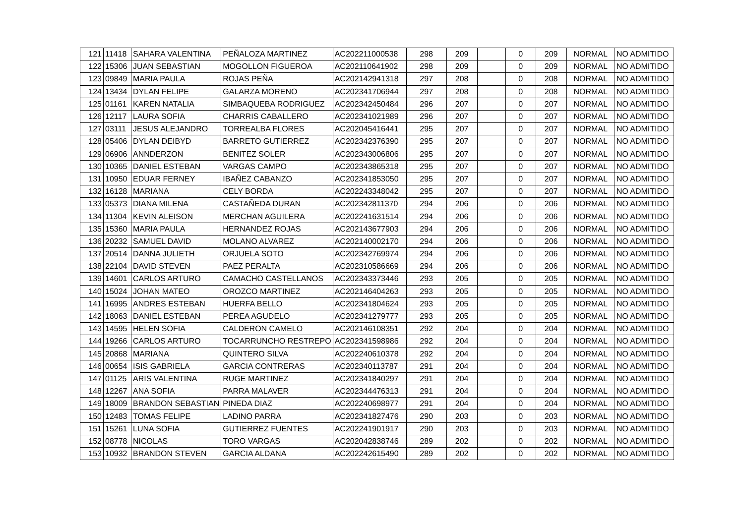| 121 | 11418 | SAHARA VALENTINA | PEÑALOZA MARTINEZ | AC202211000538 | 298 | 209 | | 0 | 209 | NORMAL | NO ADMITIDO |
| 122 | 15306 | JUAN SEBASTIAN | MOGOLLON FIGUEROA | AC202110641902 | 298 | 209 | | 0 | 209 | NORMAL | NO ADMITIDO |
| 123 | 09849 | MARIA PAULA | ROJAS PEÑA | AC202142941318 | 297 | 208 | | 0 | 208 | NORMAL | NO ADMITIDO |
| 124 | 13434 | DYLAN FELIPE | GALARZA MORENO | AC202341706944 | 297 | 208 | | 0 | 208 | NORMAL | NO ADMITIDO |
| 125 | 01161 | KAREN NATALIA | SIMBAQUEBA RODRIGUEZ | AC202342450484 | 296 | 207 | | 0 | 207 | NORMAL | NO ADMITIDO |
| 126 | 12117 | LAURA SOFIA | CHARRIS CABALLERO | AC202341021989 | 296 | 207 | | 0 | 207 | NORMAL | NO ADMITIDO |
| 127 | 03111 | JESUS ALEJANDRO | TORREALBA FLORES | AC202045416441 | 295 | 207 | | 0 | 207 | NORMAL | NO ADMITIDO |
| 128 | 05406 | DYLAN DEIBYD | BARRETO GUTIERREZ | AC202342376390 | 295 | 207 | | 0 | 207 | NORMAL | NO ADMITIDO |
| 129 | 06906 | ANNDERZON | BENITEZ SOLER | AC202343006806 | 295 | 207 | | 0 | 207 | NORMAL | NO ADMITIDO |
| 130 | 10365 | DANIEL ESTEBAN | VARGAS CAMPO | AC202343865318 | 295 | 207 | | 0 | 207 | NORMAL | NO ADMITIDO |
| 131 | 10950 | EDUAR FERNEY | IBAÑEZ CABANZO | AC202341853050 | 295 | 207 | | 0 | 207 | NORMAL | NO ADMITIDO |
| 132 | 16128 | MARIANA | CELY BORDA | AC202243348042 | 295 | 207 | | 0 | 207 | NORMAL | NO ADMITIDO |
| 133 | 05373 | DIANA MILENA | CASTAÑEDA DURAN | AC202342811370 | 294 | 206 | | 0 | 206 | NORMAL | NO ADMITIDO |
| 134 | 11304 | KEVIN ALEISON | MERCHAN AGUILERA | AC202241631514 | 294 | 206 | | 0 | 206 | NORMAL | NO ADMITIDO |
| 135 | 15360 | MARIA PAULA | HERNANDEZ ROJAS | AC202143677903 | 294 | 206 | | 0 | 206 | NORMAL | NO ADMITIDO |
| 136 | 20232 | SAMUEL DAVID | MOLANO ALVAREZ | AC202140002170 | 294 | 206 | | 0 | 206 | NORMAL | NO ADMITIDO |
| 137 | 20514 | DANNA JULIETH | ORJUELA SOTO | AC202342769974 | 294 | 206 | | 0 | 206 | NORMAL | NO ADMITIDO |
| 138 | 22104 | DAVID STEVEN | PAEZ PERALTA | AC202310586669 | 294 | 206 | | 0 | 206 | NORMAL | NO ADMITIDO |
| 139 | 14601 | CARLOS ARTURO | CAMACHO CASTELLANOS | AC202343373446 | 293 | 205 | | 0 | 205 | NORMAL | NO ADMITIDO |
| 140 | 15024 | JOHAN MATEO | OROZCO MARTINEZ | AC202146404263 | 293 | 205 | | 0 | 205 | NORMAL | NO ADMITIDO |
| 141 | 16995 | ANDRES ESTEBAN | HUERFA BELLO | AC202341804624 | 293 | 205 | | 0 | 205 | NORMAL | NO ADMITIDO |
| 142 | 18063 | DANIEL ESTEBAN | PEREA AGUDELO | AC202341279777 | 293 | 205 | | 0 | 205 | NORMAL | NO ADMITIDO |
| 143 | 14595 | HELEN SOFIA | CALDERON CAMELO | AC202146108351 | 292 | 204 | | 0 | 204 | NORMAL | NO ADMITIDO |
| 144 | 19266 | CARLOS ARTURO | TOCARRUNCHO RESTREPO | AC202341598986 | 292 | 204 | | 0 | 204 | NORMAL | NO ADMITIDO |
| 145 | 20868 | MARIANA | QUINTERO SILVA | AC202240610378 | 292 | 204 | | 0 | 204 | NORMAL | NO ADMITIDO |
| 146 | 00654 | ISIS GABRIELA | GARCIA CONTRERAS | AC202340113787 | 291 | 204 | | 0 | 204 | NORMAL | NO ADMITIDO |
| 147 | 01125 | ARIS VALENTINA | RUGE MARTINEZ | AC202341840297 | 291 | 204 | | 0 | 204 | NORMAL | NO ADMITIDO |
| 148 | 12267 | ANA SOFIA | PARRA MALAVER | AC202344476313 | 291 | 204 | | 0 | 204 | NORMAL | NO ADMITIDO |
| 149 | 18009 | BRANDON SEBASTIAN | PINEDA DIAZ | AC202240698977 | 291 | 204 | | 0 | 204 | NORMAL | NO ADMITIDO |
| 150 | 12483 | TOMAS FELIPE | LADINO PARRA | AC202341827476 | 290 | 203 | | 0 | 203 | NORMAL | NO ADMITIDO |
| 151 | 15261 | LUNA SOFIA | GUTIERREZ FUENTES | AC202241901917 | 290 | 203 | | 0 | 203 | NORMAL | NO ADMITIDO |
| 152 | 08778 | NICOLAS | TORO VARGAS | AC202042838746 | 289 | 202 | | 0 | 202 | NORMAL | NO ADMITIDO |
| 153 | 10932 | BRANDON STEVEN | GARCIA ALDANA | AC202242615490 | 289 | 202 | | 0 | 202 | NORMAL | NO ADMITIDO |